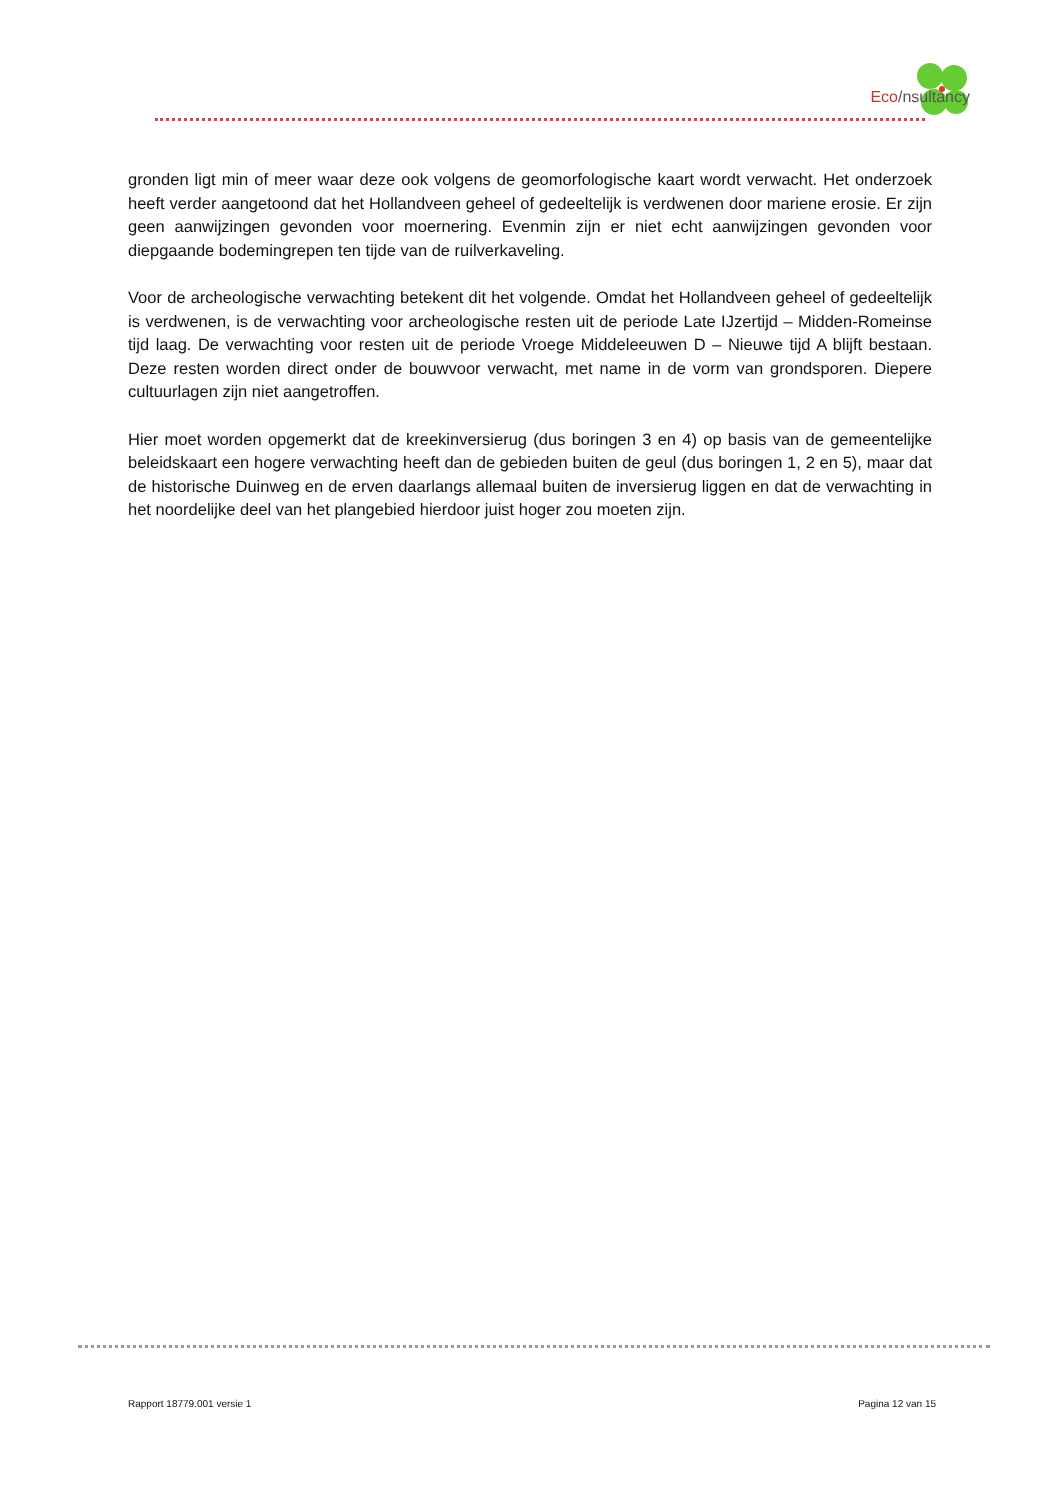Eco/nsultancy
gronden ligt min of meer waar deze ook volgens de geomorfologische kaart wordt verwacht. Het onderzoek heeft verder aangetoond dat het Hollandveen geheel of gedeeltelijk is verdwenen door mariene erosie. Er zijn geen aanwijzingen gevonden voor moernering. Evenmin zijn er niet echt aanwijzingen gevonden voor diepgaande bodemingrepen ten tijde van de ruilverkaveling.
Voor de archeologische verwachting betekent dit het volgende. Omdat het Hollandveen geheel of gedeeltelijk is verdwenen, is de verwachting voor archeologische resten uit de periode Late IJzertijd – Midden-Romeinse tijd laag. De verwachting voor resten uit de periode Vroege Middeleeuwen D – Nieuwe tijd A blijft bestaan. Deze resten worden direct onder de bouwvoor verwacht, met name in de vorm van grondsporen. Diepere cultuurlagen zijn niet aangetroffen.
Hier moet worden opgemerkt dat de kreekinversierug (dus boringen 3 en 4) op basis van de gemeentelijke beleidskaart een hogere verwachting heeft dan de gebieden buiten de geul (dus boringen 1, 2 en 5), maar dat de historische Duinweg en de erven daarlangs allemaal buiten de inversierug liggen en dat de verwachting in het noordelijke deel van het plangebied hierdoor juist hoger zou moeten zijn.
Rapport 18779.001 versie 1 Pagina 12 van 15